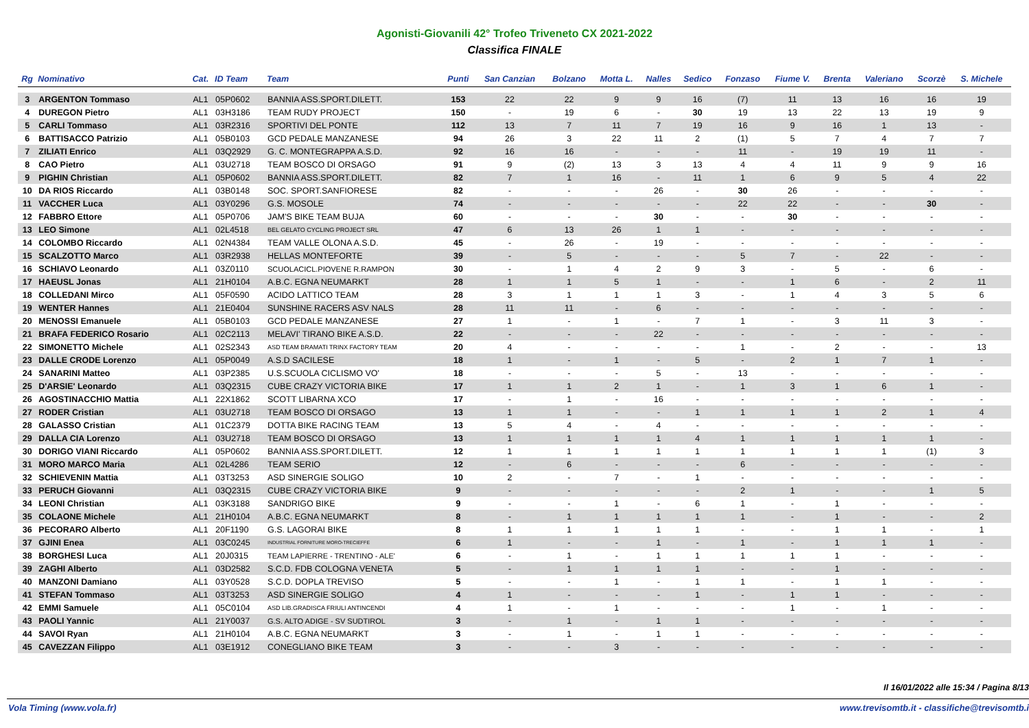Agonisti-Giovanili 42° Trofeo Triveneto CX 2021-2022
Classifica FINALE
| Rg | Nominativo | Cat. | ID Team | Team | Punti | San Canzian | Bolzano | Motta L. | Nalles | Sedico | Fonzaso | Fiume V. | Brenta | Valeriano | Scorzè | S. Michele |
| --- | --- | --- | --- | --- | --- | --- | --- | --- | --- | --- | --- | --- | --- | --- | --- | --- |
| 3 | ARGENTON Tommaso | AL1 | 05P0602 | BANNIA ASS.SPORT.DILETT. | 153 | 22 | 22 | 9 | 9 | 16 | (7) | 11 | 13 | 16 | 16 | 19 |
| 4 | DUREGON Pietro | AL1 | 03H3186 | TEAM RUDY PROJECT | 150 | - | 19 | 6 | - | 30 | 19 | 13 | 22 | 13 | 19 | 9 |
| 5 | CARLI Tommaso | AL1 | 03R2316 | SPORTIVI DEL PONTE | 112 | 13 | 7 | 11 | 7 | 19 | 16 | 9 | 16 | 1 | 13 | - |
| 6 | BATTISACCO Patrizio | AL1 | 05B0103 | GCD PEDALE MANZANESE | 94 | 26 | 3 | 22 | 11 | 2 | (1) | 5 | 7 | 4 | 7 | 7 |
| 7 | ZILIATI Enrico | AL1 | 03Q2929 | G. C. MONTEGRAPPA A.S.D. | 92 | 16 | 16 | - | - | - | 11 | - | 19 | 19 | 11 | - |
| 8 | CAO Pietro | AL1 | 03U2718 | TEAM BOSCO DI ORSAGO | 91 | 9 | (2) | 13 | 3 | 13 | 4 | 4 | 11 | 9 | 9 | 16 |
| 9 | PIGHIN Christian | AL1 | 05P0602 | BANNIA ASS.SPORT.DILETT. | 82 | 7 | 1 | 16 | - | 11 | 1 | 6 | 9 | 5 | 4 | 22 |
| 10 | DA RIOS Riccardo | AL1 | 03B0148 | SOC. SPORT.SANFIORESE | 82 | - | - | - | 26 | - | 30 | 26 | - | - | - | - |
| 11 | VACCHER Luca | AL1 | 03Y0296 | G.S. MOSOLE | 74 | - | - | - | - | - | 22 | 22 | - | - | 30 | - |
| 12 | FABBRO Ettore | AL1 | 05P0706 | JAM'S BIKE TEAM BUJA | 60 | - | - | - | 30 | - | - | 30 | - | - | - | - |
| 13 | LEO Simone | AL1 | 02L4518 | BEL GELATO CYCLING PROJECT SRL | 47 | 6 | 13 | 26 | 1 | 1 | - | - | - | - | - | - |
| 14 | COLOMBO Riccardo | AL1 | 02N4384 | TEAM VALLE OLONA A.S.D. | 45 | - | 26 | - | 19 | - | - | - | - | - | - | - |
| 15 | SCALZOTTO Marco | AL1 | 03R2938 | HELLAS MONTEFORTE | 39 | - | 5 | - | - | - | 5 | 7 | - | 22 | - | - |
| 16 | SCHIAVO Leonardo | AL1 | 03Z0110 | SCUOLACICL.PIOVENE R.RAMPON | 30 | - | 1 | 4 | 2 | 9 | 3 | - | 5 | - | 6 | - |
| 17 | HAEUSL Jonas | AL1 | 21H0104 | A.B.C. EGNA NEUMARKT | 28 | 1 | 1 | 5 | 1 | - | - | 1 | 6 | - | 2 | 11 |
| 18 | COLLEDANI Mirco | AL1 | 05F0590 | ACIDO LATTICO TEAM | 28 | 3 | 1 | 1 | 1 | 3 | - | 1 | 4 | 3 | 5 | 6 |
| 19 | WENTER Hannes | AL1 | 21E0404 | SUNSHINE RACERS ASV NALS | 28 | 11 | 11 | - | 6 | - | - | - | - | - | - | - |
| 20 | MENOSSI Emanuele | AL1 | 05B0103 | GCD PEDALE MANZANESE | 27 | 1 | - | 1 | - | 7 | 1 | - | 3 | 11 | 3 | - |
| 21 | BRAFA FEDERICO Rosario | AL1 | 02C2113 | MELAVI' TIRANO BIKE A.S.D. | 22 | - | - | - | 22 | - | - | - | - | - | - | - |
| 22 | SIMONETTO Michele | AL1 | 02S2343 | ASD TEAM BRAMATI TRINX FACTORY TEAM | 20 | 4 | - | - | - | - | 1 | - | 2 | - | - | 13 |
| 23 | DALLE CRODE Lorenzo | AL1 | 05P0049 | A.S.D SACILESE | 18 | 1 | - | 1 | - | 5 | - | 2 | 1 | 7 | 1 | - |
| 24 | SANARINI Matteo | AL1 | 03P2385 | U.S.SCUOLA CICLISMO VO' | 18 | - | - | - | 5 | - | 13 | - | - | - | - | - |
| 25 | D'ARSIE' Leonardo | AL1 | 03Q2315 | CUBE CRAZY VICTORIA BIKE | 17 | 1 | 1 | 2 | 1 | - | 1 | 3 | 1 | 6 | 1 | - |
| 26 | AGOSTINACCHIO Mattia | AL1 | 22X1862 | SCOTT LIBARNA XCO | 17 | - | 1 | - | 16 | - | - | - | - | - | - | - |
| 27 | RODER Cristian | AL1 | 03U2718 | TEAM BOSCO DI ORSAGO | 13 | 1 | 1 | - | - | 1 | 1 | 1 | 1 | 2 | 1 | 4 |
| 28 | GALASSO Cristian | AL1 | 01C2379 | DOTTA BIKE RACING TEAM | 13 | 5 | 4 | - | 4 | - | - | - | - | - | - | - |
| 29 | DALLA CIA Lorenzo | AL1 | 03U2718 | TEAM BOSCO DI ORSAGO | 13 | 1 | 1 | 1 | 1 | 4 | 1 | 1 | 1 | 1 | 1 | - |
| 30 | DORIGO VIANI Riccardo | AL1 | 05P0602 | BANNIA ASS.SPORT.DILETT. | 12 | 1 | 1 | 1 | 1 | 1 | 1 | 1 | 1 | 1 | (1) | 3 |
| 31 | MORO MARCO Maria | AL1 | 02L4286 | TEAM SERIO | 12 | - | 6 | - | - | - | 6 | - | - | - | - | - |
| 32 | SCHIEVENIN Mattia | AL1 | 03T3253 | ASD SINERGIE SOLIGO | 10 | 2 | - | 7 | - | 1 | - | - | - | - | - | - |
| 33 | PERUCH Giovanni | AL1 | 03Q2315 | CUBE CRAZY VICTORIA BIKE | 9 | - | - | - | - | - | 2 | 1 | - | - | 1 | 5 |
| 34 | LEONI Christian | AL1 | 03K3188 | SANDRIGO BIKE | 9 | - | - | 1 | - | 6 | 1 | - | 1 | - | - | - |
| 35 | COLAONE Michele | AL1 | 21H0104 | A.B.C. EGNA NEUMARKT | 8 | - | 1 | 1 | 1 | 1 | 1 | - | 1 | - | - | 2 |
| 36 | PECORARO Alberto | AL1 | 20F1190 | G.S. LAGORAI BIKE | 8 | 1 | 1 | 1 | 1 | 1 | - | - | 1 | 1 | - | 1 |
| 37 | GJINI Enea | AL1 | 03C0245 | INDUSTRIAL FORNITURE MORO-TRECIEFFE | 6 | 1 | - | - | 1 | - | 1 | - | 1 | 1 | 1 | - |
| 38 | BORGHESI Luca | AL1 | 20J0315 | TEAM LAPIERRE - TRENTINO - ALE' | 6 | - | 1 | - | 1 | 1 | 1 | 1 | 1 | - | - | - |
| 39 | ZAGHI Alberto | AL1 | 03D2582 | S.C.D. FDB COLOGNA VENETA | 5 | - | 1 | 1 | 1 | 1 | - | - | 1 | - | - | - |
| 40 | MANZONI Damiano | AL1 | 03Y0528 | S.C.D. DOPLA TREVISO | 5 | - | - | 1 | - | 1 | 1 | - | 1 | 1 | - | - |
| 41 | STEFAN Tommaso | AL1 | 03T3253 | ASD SINERGIE SOLIGO | 4 | 1 | - | - | - | 1 | - | 1 | 1 | - | - | - |
| 42 | EMMI Samuele | AL1 | 05C0104 | ASD LIB.GRADISCA FRIULI ANTINCENDI | 4 | 1 | - | 1 | - | - | - | 1 | - | 1 | - | - |
| 43 | PAOLI Yannic | AL1 | 21Y0037 | G.S. ALTO ADIGE - SV SUDTIROL | 3 | - | 1 | - | 1 | 1 | - | - | - | - | - | - |
| 44 | SAVOI Ryan | AL1 | 21H0104 | A.B.C. EGNA NEUMARKT | 3 | - | 1 | - | 1 | 1 | - | - | - | - | - | - |
| 45 | CAVEZZAN Filippo | AL1 | 03E1912 | CONEGLIANO BIKE TEAM | 3 | - | - | 3 | - | - | - | - | - | - | - | - |
Il 16/01/2022 alle 15:34 / Pagina 8/13
Vola Timing (www.vola.fr) www.trevisomtb.it - classifiche@trevisomtb.i